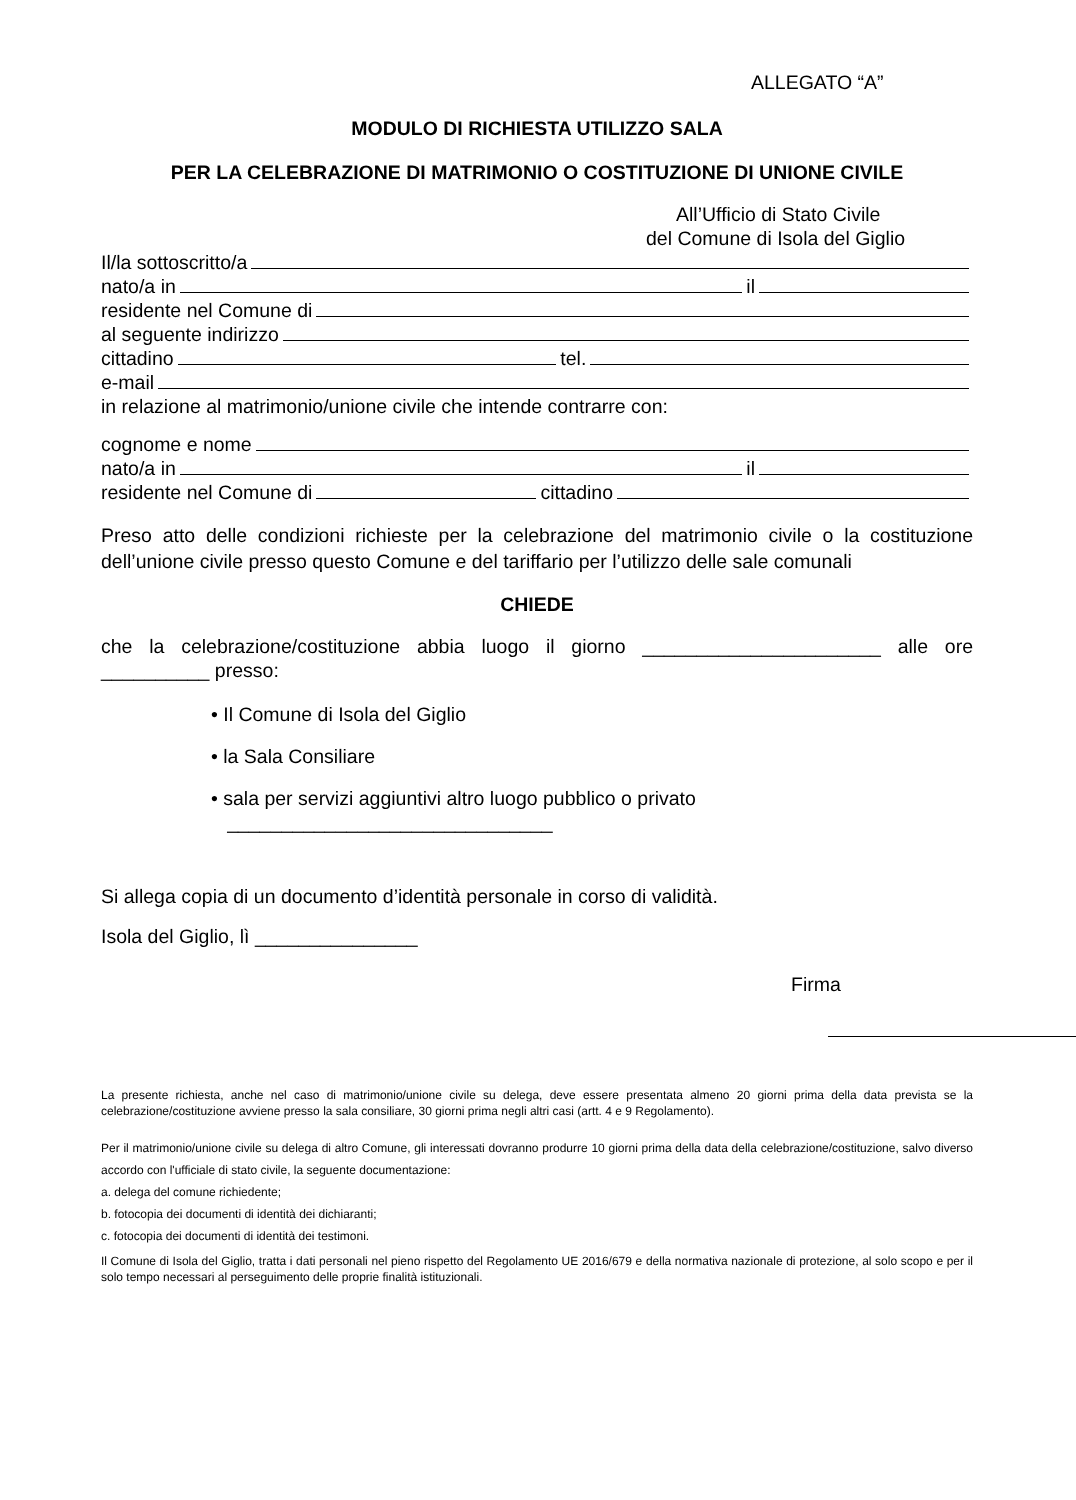ALLEGATO “A”
MODULO DI RICHIESTA UTILIZZO SALA
PER LA CELEBRAZIONE DI MATRIMONIO O COSTITUZIONE DI UNIONE CIVILE
All’Ufficio di Stato Civile
del Comune di Isola del Giglio
Il/la sottoscritto/a
nato/a in il
residente nel Comune di
al seguente indirizzo
cittadino tel.
e-mail
in relazione al matrimonio/unione civile che intende contrarre con:
cognome e nome
nato/a in il
residente nel Comune di cittadino
Preso atto delle condizioni richieste per la celebrazione del matrimonio civile o la costituzione dell’unione civile presso questo Comune e del tariffario per l’utilizzo delle sale comunali
CHIEDE
che la celebrazione/costituzione abbia luogo il giorno ______________________ alle ore __________ presso:
• Il Comune di Isola del Giglio
• la Sala Consiliare
• sala per servizi aggiuntivi altro luogo pubblico o privato
______________________________
Si allega copia di un documento d’identità personale in corso di validità.
Isola del Giglio, lì _______________
Firma
La presente richiesta, anche nel caso di matrimonio/unione civile su delega, deve essere presentata almeno 20 giorni prima della data prevista se la celebrazione/costituzione avviene presso la sala consiliare, 30 giorni prima negli altri casi (artt. 4 e 9 Regolamento).
Per il matrimonio/unione civile su delega di altro Comune, gli interessati dovranno produrre 10 giorni prima della data della celebrazione/costituzione, salvo diverso accordo con l'ufficiale di stato civile, la seguente documentazione:
a. delega del comune richiedente;
b. fotocopia dei documenti di identità dei dichiaranti;
c. fotocopia dei documenti di identità dei testimoni.
Il Comune di Isola del Giglio, tratta i dati personali nel pieno rispetto del Regolamento UE 2016/679 e della normativa nazionale di protezione, al solo scopo e per il solo tempo necessari al perseguimento delle proprie finalità istituzionali.